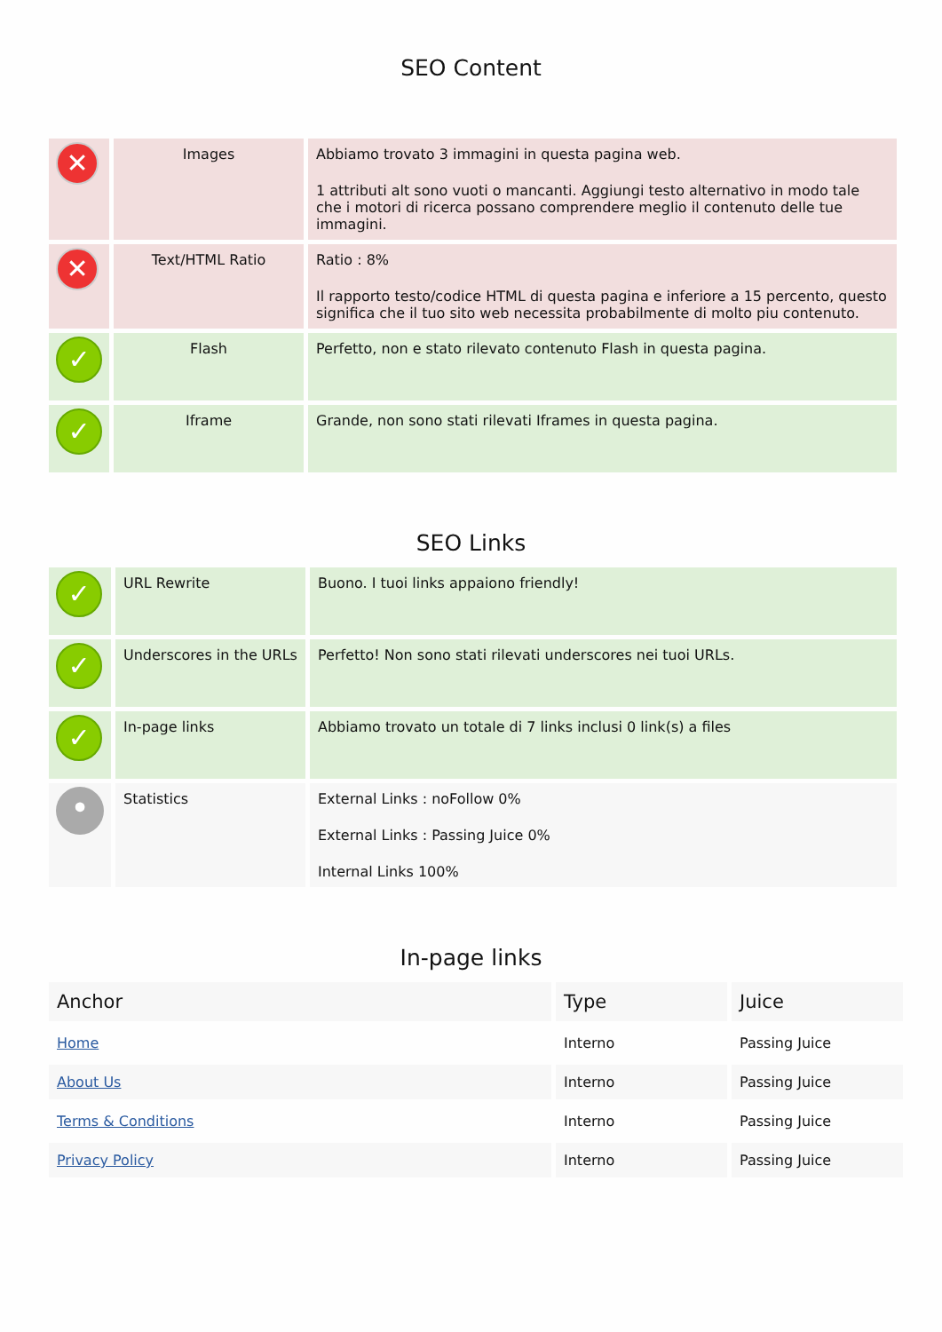SEO Content
| ✕ | Images | Abbiamo trovato 3 immagini in questa pagina web. 1 attributi alt sono vuoti o mancanti. Aggiungi testo alternativo in modo tale che i motori di ricerca possano comprendere meglio il contenuto delle tue immagini. |
| ✕ | Text/HTML Ratio | Ratio : 8% Il rapporto testo/codice HTML di questa pagina e inferiore a 15 percento, questo significa che il tuo sito web necessita probabilmente di molto piu contenuto. |
| ✓ | Flash | Perfetto, non e stato rilevato contenuto Flash in questa pagina. |
| ✓ | Iframe | Grande, non sono stati rilevati Iframes in questa pagina. |
SEO Links
| ✓ | URL Rewrite | Buono. I tuoi links appaiono friendly! |
| ✓ | Underscores in the URLs | Perfetto! Non sono stati rilevati underscores nei tuoi URLs. |
| ✓ | In-page links | Abbiamo trovato un totale di 7 links inclusi 0 link(s) a files |
| • | Statistics | External Links : noFollow 0% External Links : Passing Juice 0% Internal Links 100% |
In-page links
| Anchor | Type | Juice |
| --- | --- | --- |
| Home | Interno | Passing Juice |
| About Us | Interno | Passing Juice |
| Terms & Conditions | Interno | Passing Juice |
| Privacy Policy | Interno | Passing Juice |